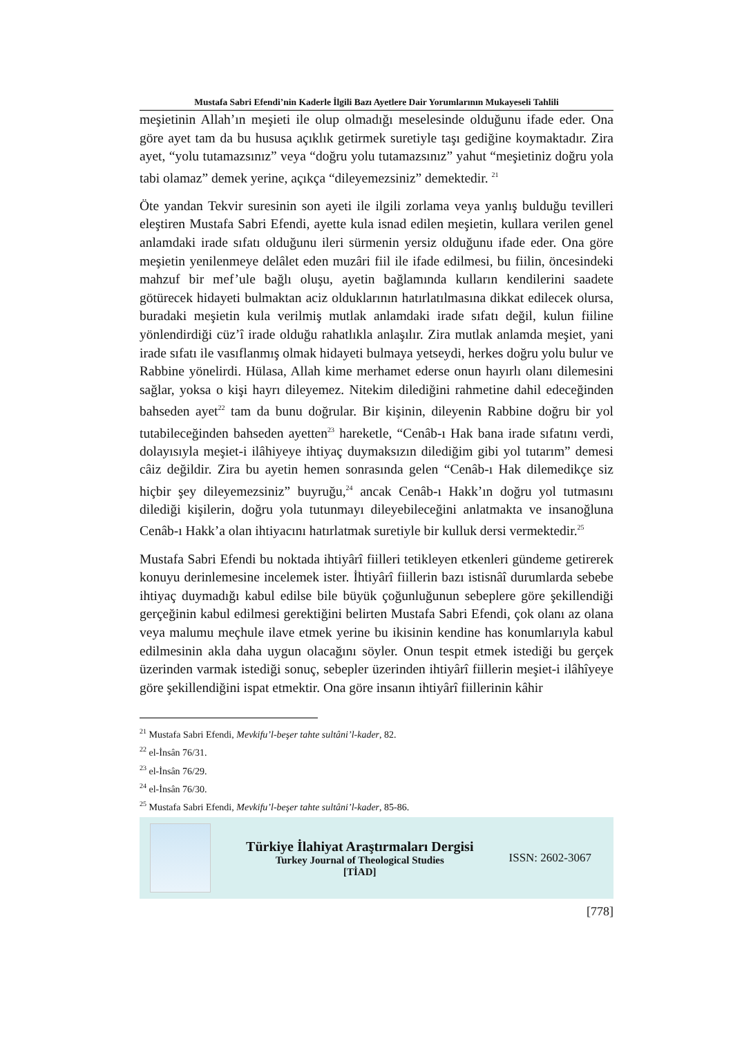Mustafa Sabri Efendi’nin Kaderle İlgili Bazı Ayetlere Dair Yorumlarının Mukayeseli Tahlili
meşietinin Allah’ın meşieti ile olup olmadığı meselesinde olduğunu ifade eder. Ona göre ayet tam da bu hususa açıklık getirmek suretiyle taşı gediğine koymaktadır. Zira ayet, “yolu tutamazsınız” veya “doğru yolu tutamazsınız” yahut “meşietiniz doğru yola tabi olamaz” demek yerine, açıkça “dileyemezsiniz” demektedir. <sup>21</sup>
Öte yandan Tekvir suresinin son ayeti ile ilgili zorlama veya yanlış bulduğu tevilleri eleştiren Mustafa Sabri Efendi, ayette kula isnad edilen meşietin, kullara verilen genel anlamdaki irade sıfatı olduğunu ileri sürmenin yersiz olduğunu ifade eder. Ona göre meşietin yenilenmeye delâlet eden muzâri fiil ile ifade edilmesi, bu fiilin, öncesindeki mahzuf bir mef’ule bağlı oluşu, ayetin bağlamında kulların kendilerini saadete götürecek hidayeti bulmaktan aciz olduklarının hatırlatılmasına dikkat edilecek olursa, buradaki meşietin kula verilmiş mutlak anlamdaki irade sıfatı değil, kulun fiiline yönlendirdiği cüz’î irade olduğu rahatlıkla anlaşılır. Zira mutlak anlamda meşiet, yani irade sıfatı ile vasıflanmış olmak hidayeti bulmaya yetseydi, herkes doğru yolu bulur ve Rabbine yönelirdi. Hülasa, Allah kime merhamet ederse onun hayırlı olanı dilemesini sağlar, yoksa o kişi hayrı dileyemez. Nitekim dilediğini rahmetine dahil edeceğinden bahseden ayet<sup>22</sup> tam da bunu doğrular. Bir kişinin, dileyenin Rabbine doğru bir yol tutabileceğinden bahseden ayetten<sup>23</sup> hareketle, “Cenâb-ı Hak bana irade sıfatını verdi, dolayısıyla meşiet-i ilâhiyeye ihtiyaç duymaksızın dilediğim gibi yol tutarım” demesi câiz değildir. Zira bu ayetin hemen sonrasında gelen “Cenâb-ı Hak dilemedikçe siz hiçbir şey dileyemezsiniz” buyruğu,<sup>24</sup> ancak Cenâb-ı Hakk’ın doğru yol tutmasını dilediği kişilerin, doğru yola tutunmayı dileyebileceğini anlatmakta ve insanoğluna Cenâb-ı Hakk’a olan ihtiyacını hatırlatmak suretiyle bir kulluk dersi vermektedir.<sup>25</sup>
Mustafa Sabri Efendi bu noktada ihtiyârî fiilleri tetikleyen etkenleri gündeme getirerek konuyu derinlemesine incelemek ister. İhtiyârî fiillerin bazı istisnâî durumlarda sebebe ihtiyaç duymadığı kabul edilse bile büyük çoğunluğunun sebeplere göre şekillendiği gerçeğinin kabul edilmesi gerektiğini belirten Mustafa Sabri Efendi, çok olanı az olana veya malumu meçhule ilave etmek yerine bu ikisinin kendine has konumlarıyla kabul edilmesinin akla daha uygun olacağını söyler. Onun tespit etmek istediği bu gerçek üzerinden varmak istediği sonuç, sebepler üzerinden ihtiyârî fiillerin meşiet-i ilâhîyeye göre şekillendiğini ispat etmektir. Ona göre insanın ihtiyârî fiillerinin kâhir
<sup>21</sup> Mustafa Sabri Efendi, Mevkifu’l-beşer tahte sultâni’l-kader, 82.
<sup>22</sup> el-İnsân 76/31.
<sup>23</sup> el-İnsân 76/29.
<sup>24</sup> el-İnsân 76/30.
<sup>25</sup> Mustafa Sabri Efendi, Mevkifu’l-beşer tahte sultâni’l-kader, 85-86.
Türkiye İlahiyat Araştırmaları Dergisi
Turkey Journal of Theological Studies
[TİAD]
ISSN: 2602-3067
[778]